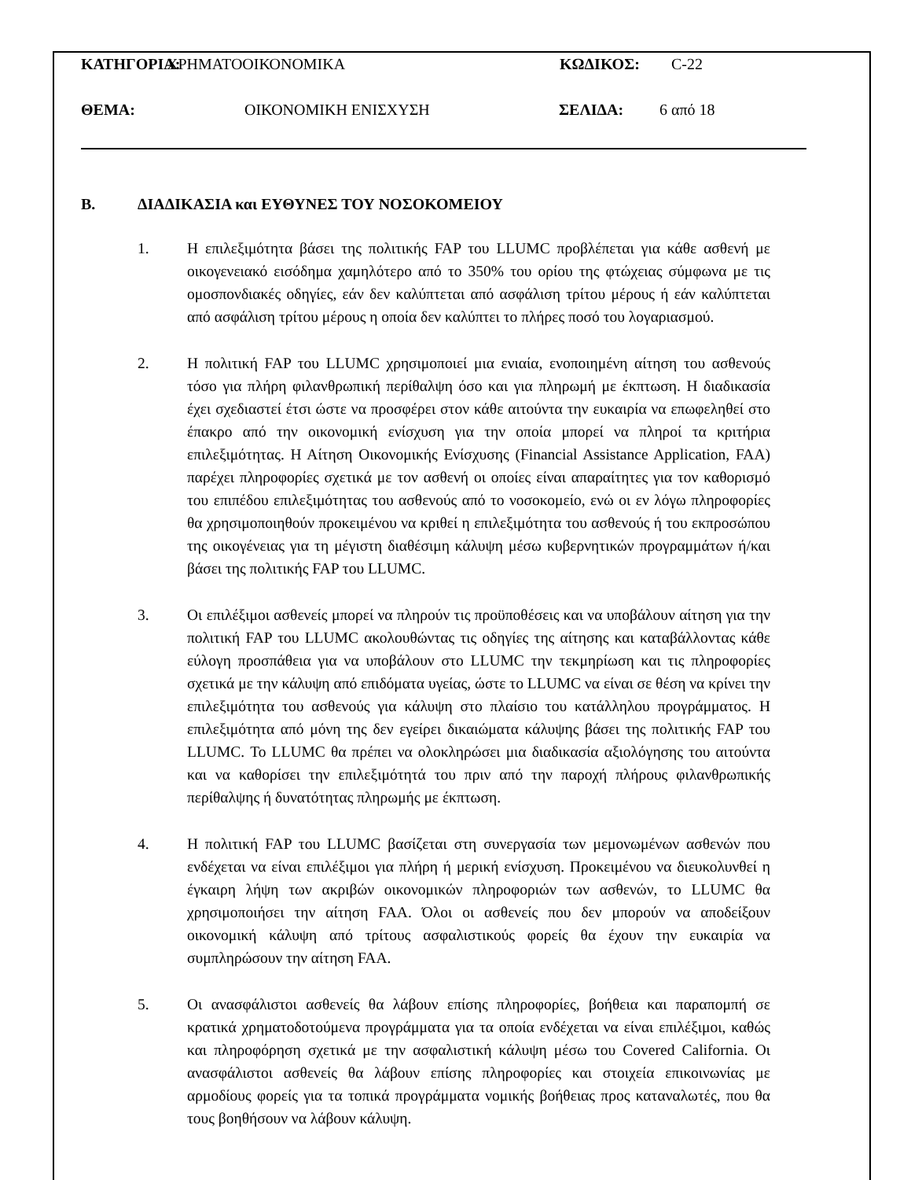ΚΑΤΗΓΟΡΙΑ: ΧΡΗΜΑΤΟΟΙΚΟΝΟΜΙΚΑ ΚΩΔΙΚΟΣ: C-22
ΘΕΜΑ: ΟΙΚΟΝΟΜΙΚΗ ΕΝΙΣΧΥΣΗ ΣΕΛΙΔΑ: 6 από 18
B. ΔΙΑΔΙΚΑΣΙΑ και ΕΥΘΥΝΕΣ ΤΟΥ ΝΟΣΟΚΟΜΕΙΟΥ
1. Η επιλεξιμότητα βάσει της πολιτικής FAP του LLUMC προβλέπεται για κάθε ασθενή με οικογενειακό εισόδημα χαμηλότερο από το 350% του ορίου της φτώχειας σύμφωνα με τις ομοσπονδιακές οδηγίες, εάν δεν καλύπτεται από ασφάλιση τρίτου μέρους ή εάν καλύπτεται από ασφάλιση τρίτου μέρους η οποία δεν καλύπτει το πλήρες ποσό του λογαριασμού.
2. Η πολιτική FAP του LLUMC χρησιμοποιεί μια ενιαία, ενοποιημένη αίτηση του ασθενούς τόσο για πλήρη φιλανθρωπική περίθαλψη όσο και για πληρωμή με έκπτωση. Η διαδικασία έχει σχεδιαστεί έτσι ώστε να προσφέρει στον κάθε αιτούντα την ευκαιρία να επωφεληθεί στο έπακρο από την οικονομική ενίσχυση για την οποία μπορεί να πληροί τα κριτήρια επιλεξιμότητας. Η Αίτηση Οικονομικής Ενίσχυσης (Financial Assistance Application, FAA) παρέχει πληροφορίες σχετικά με τον ασθενή οι οποίες είναι απαραίτητες για τον καθορισμό του επιπέδου επιλεξιμότητας του ασθενούς από το νοσοκομείο, ενώ οι εν λόγω πληροφορίες θα χρησιμοποιηθούν προκειμένου να κριθεί η επιλεξιμότητα του ασθενούς ή του εκπροσώπου της οικογένειας για τη μέγιστη διαθέσιμη κάλυψη μέσω κυβερνητικών προγραμμάτων ή/και βάσει της πολιτικής FAP του LLUMC.
3. Οι επιλέξιμοι ασθενείς μπορεί να πληρούν τις προϋποθέσεις και να υποβάλουν αίτηση για την πολιτική FAP του LLUMC ακολουθώντας τις οδηγίες της αίτησης και καταβάλλοντας κάθε εύλογη προσπάθεια για να υποβάλουν στο LLUMC την τεκμηρίωση και τις πληροφορίες σχετικά με την κάλυψη από επιδόματα υγείας, ώστε το LLUMC να είναι σε θέση να κρίνει την επιλεξιμότητα του ασθενούς για κάλυψη στο πλαίσιο του κατάλληλου προγράμματος. Η επιλεξιμότητα από μόνη της δεν εγείρει δικαιώματα κάλυψης βάσει της πολιτικής FAP του LLUMC. Το LLUMC θα πρέπει να ολοκληρώσει μια διαδικασία αξιολόγησης του αιτούντα και να καθορίσει την επιλεξιμότητά του πριν από την παροχή πλήρους φιλανθρωπικής περίθαλψης ή δυνατότητας πληρωμής με έκπτωση.
4. Η πολιτική FAP του LLUMC βασίζεται στη συνεργασία των μεμονωμένων ασθενών που ενδέχεται να είναι επιλέξιμοι για πλήρη ή μερική ενίσχυση. Προκειμένου να διευκολυνθεί η έγκαιρη λήψη των ακριβών οικονομικών πληροφοριών των ασθενών, το LLUMC θα χρησιμοποιήσει την αίτηση FAA. Όλοι οι ασθενείς που δεν μπορούν να αποδείξουν οικονομική κάλυψη από τρίτους ασφαλιστικούς φορείς θα έχουν την ευκαιρία να συμπληρώσουν την αίτηση FAA.
5. Οι ανασφάλιστοι ασθενείς θα λάβουν επίσης πληροφορίες, βοήθεια και παραπομπή σε κρατικά χρηματοδοτούμενα προγράμματα για τα οποία ενδέχεται να είναι επιλέξιμοι, καθώς και πληροφόρηση σχετικά με την ασφαλιστική κάλυψη μέσω του Covered California. Οι ανασφάλιστοι ασθενείς θα λάβουν επίσης πληροφορίες και στοιχεία επικοινωνίας με αρμοδίους φορείς για τα τοπικά προγράμματα νομικής βοήθειας προς καταναλωτές, που θα τους βοηθήσουν να λάβουν κάλυψη.